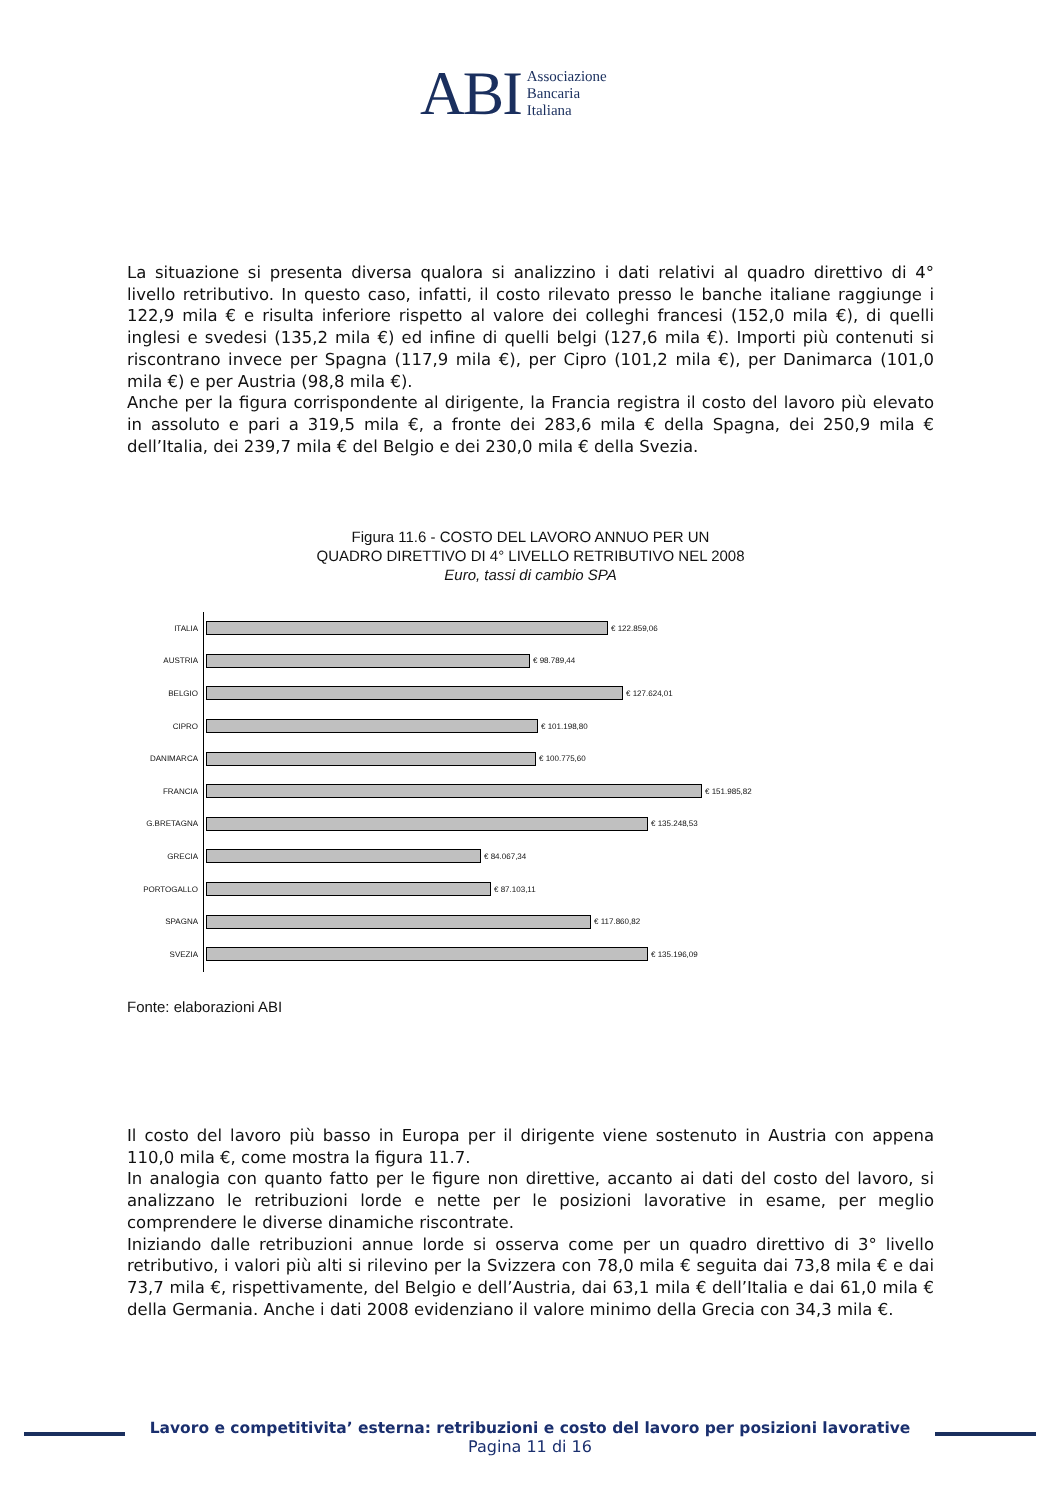ABI
Associazione
Bancaria
Italiana
La situazione si presenta diversa qualora si analizzino i dati relativi al quadro direttivo di 4° livello retributivo. In questo caso, infatti, il costo rilevato presso le banche italiane raggiunge i 122,9 mila € e risulta inferiore rispetto al valore dei colleghi francesi (152,0 mila €), di quelli inglesi e svedesi (135,2 mila €) ed infine di quelli belgi (127,6 mila €). Importi più contenuti si riscontrano invece per Spagna (117,9 mila €), per Cipro (101,2 mila €), per Danimarca (101,0 mila €) e per Austria (98,8 mila €).
Anche per la figura corrispondente al dirigente, la Francia registra il costo del lavoro più elevato in assoluto e pari a 319,5 mila €, a fronte dei 283,6 mila € della Spagna, dei 250,9 mila € dell’Italia, dei 239,7 mila € del Belgio e dei 230,0 mila € della Svezia.
Figura 11.6 - COSTO DEL LAVORO ANNUO PER UN
QUADRO DIRETTIVO DI 4° LIVELLO RETRIBUTIVO NEL 2008
Euro, tassi di cambio SPA
ITALIA € 122.859,06
AUSTRIA € 98.789,44
BELGIO € 127.624,01
CIPRO € 101.198,80
DANIMARCA € 100.775,60
FRANCIA € 151.985,82
G.BRETAGNA € 135.248,53
GRECIA € 84.067,34
PORTOGALLO € 87.103,11
SPAGNA € 117.860,82
SVEZIA € 135.196,09
Fonte: elaborazioni ABI
Il costo del lavoro più basso in Europa per il dirigente viene sostenuto in Austria con appena 110,0 mila €, come mostra la figura 11.7.
In analogia con quanto fatto per le figure non direttive, accanto ai dati del costo del lavoro, si analizzano le retribuzioni lorde e nette per le posizioni lavorative in esame, per meglio comprendere le diverse dinamiche riscontrate.
Iniziando dalle retribuzioni annue lorde si osserva come per un quadro direttivo di 3° livello retributivo, i valori più alti si rilevino per la Svizzera con 78,0 mila € seguita dai 73,8 mila € e dai 73,7 mila €, rispettivamente, del Belgio e dell’Austria, dai 63,1 mila € dell’Italia e dai 61,0 mila € della Germania. Anche i dati 2008 evidenziano il valore minimo della Grecia con 34,3 mila €.
Lavoro e competitivita’ esterna: retribuzioni e costo del lavoro per posizioni lavorative
Pagina 11 di 16